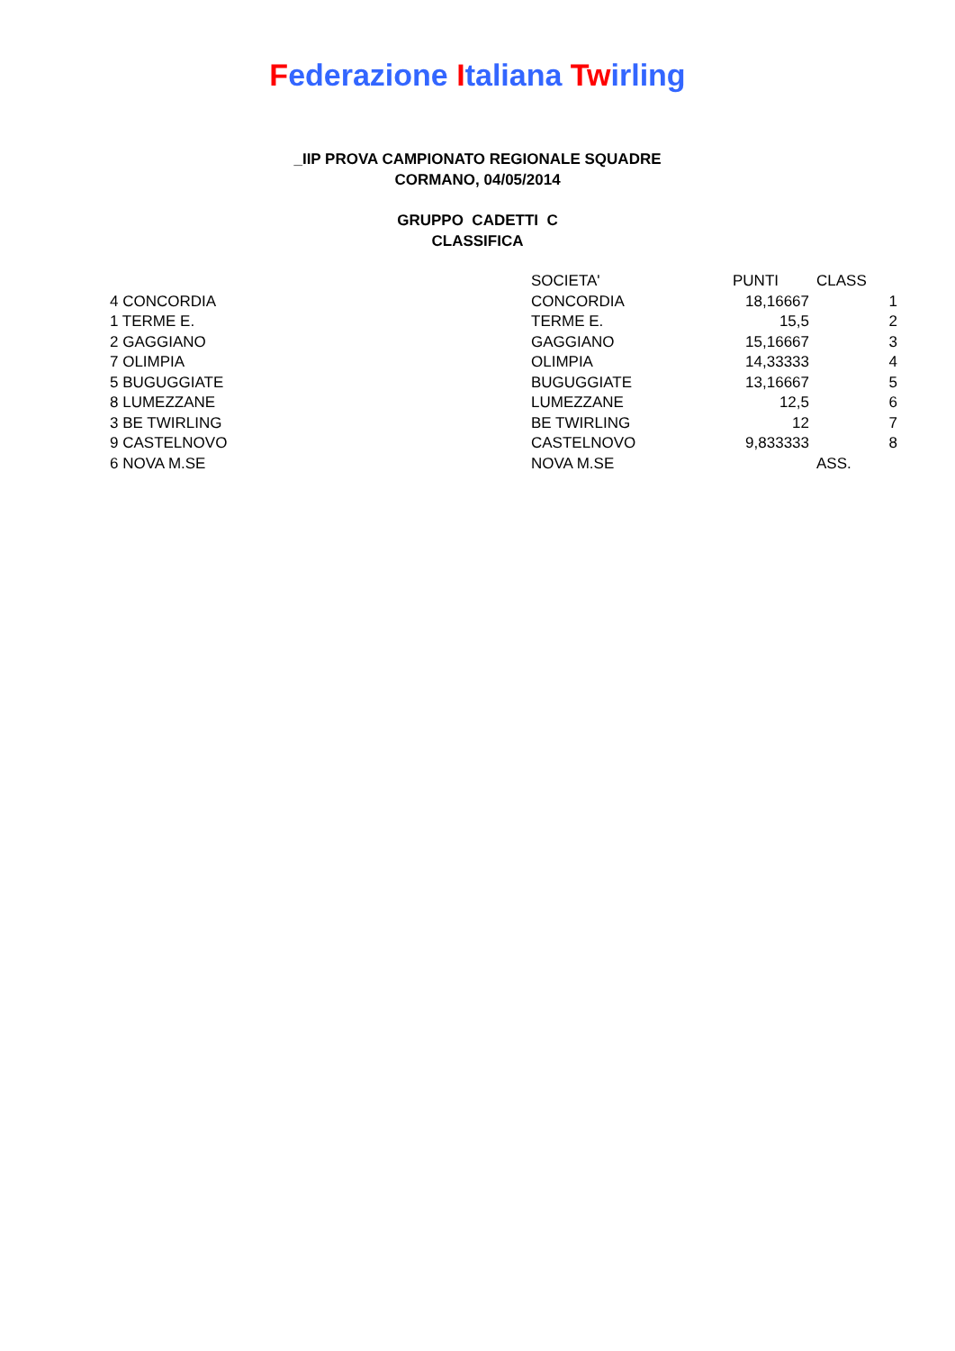Federazione Italiana Twirling
_IIP PROVA CAMPIONATO REGIONALE SQUADRE
CORMANO, 04/05/2014
GRUPPO CADETTI C
CLASSIFICA
| | SOCIETA' | PUNTI | CLASS |
| --- | --- | --- | --- |
| 4 CONCORDIA | CONCORDIA | 18,16667 | 1 |
| 1 TERME E. | TERME E. | 15,5 | 2 |
| 2 GAGGIANO | GAGGIANO | 15,16667 | 3 |
| 7 OLIMPIA | OLIMPIA | 14,33333 | 4 |
| 5 BUGUGGIATE | BUGUGGIATE | 13,16667 | 5 |
| 8 LUMEZZANE | LUMEZZANE | 12,5 | 6 |
| 3 BE TWIRLING | BE TWIRLING | 12 | 7 |
| 9 CASTELNOVO | CASTELNOVO | 9,833333 | 8 |
| 6 NOVA M.SE | NOVA M.SE | | ASS. |